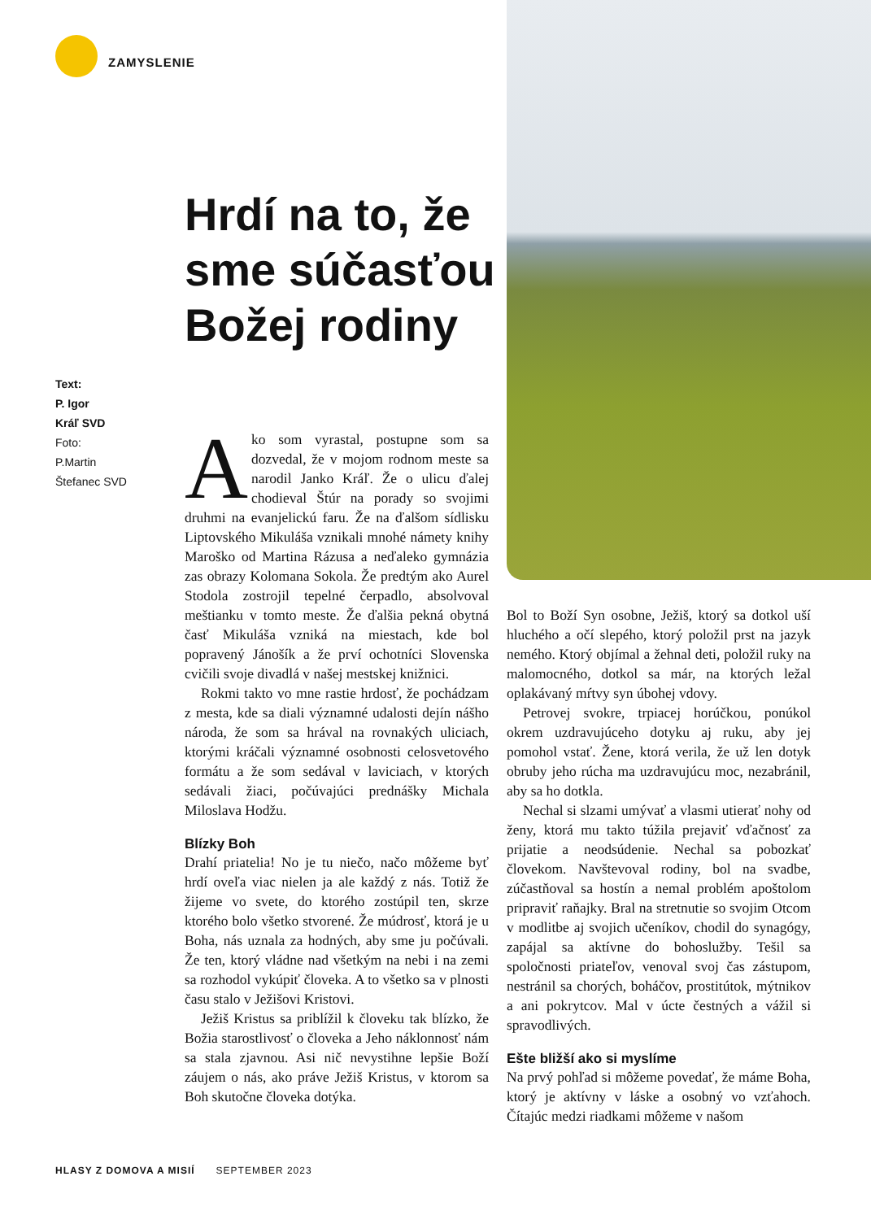ZAMYSLENIE
Hrdí na to, že sme súčasťou Božej rodiny
Text:
P. Igor
Kráľ SVD
Foto:
P.Martin
Štefanec SVD
Ako som vyrastal, postupne som sa dozvedal, že v mojom rodnom meste sa narodil Janko Kráľ. Že o ulicu ďalej chodieval Štúr na porady so svojimi druhmi na evanjelickú faru. Že na ďalšom sídlisku Liptovského Mikuláša vznikali mnohé námety knihy Maroško od Martina Rázusa a neďaleko gymnázia zas obrazy Kolomana Sokola. Že predtým ako Aurel Stodola zostrojil tepelné čerpadlo, absolvoval meštianku v tomto meste. Že ďalšia pekná obytná časť Mikuláša vzniká na miestach, kde bol popravený Jánošík a že prví ochotníci Slovenska cvičili svoje divadlá v našej mestskej knižnici.
Rokmi takto vo mne rastie hrdosť, že pochádzam z mesta, kde sa diali významné udalosti dejín nášho národa, že som sa hrával na rovnakých uliciach, ktorými kráčali významné osobnosti celosvetového formátu a že som sedával v laviciach, v ktorých sedávali žiaci, počúvajúci prednášky Michala Miloslava Hodžu.
Blízky Boh
Drahí priatelia! No je tu niečo, načo môžeme byť hrdí oveľa viac nielen ja ale každý z nás. Totiž že žijeme vo svete, do ktorého zostúpil ten, skrze ktorého bolo všetko stvorené. Že múdrosť, ktorá je u Boha, nás uznala za hodných, aby sme ju počúvali. Že ten, ktorý vládne nad všetkým na nebi i na zemi sa rozhodol vykúpiť človeka. A to všetko sa v plnosti času stalo v Ježišovi Kristovi.
Ježiš Kristus sa priblížil k človeku tak blízko, že Božia starostlivosť o človeka a Jeho náklonnosť nám sa stala zjavnou. Asi nič nevystihne lepšie Boží záujem o nás, ako práve Ježiš Kristus, v ktorom sa Boh skutočne človeka dotýka.
Bol to Boží Syn osobne, Ježiš, ktorý sa dotkol uší hluchého a očí slepého, ktorý položil prst na jazyk nemého. Ktorý objímal a žehnal deti, položil ruky na malomocného, dotkol sa már, na ktorých ležal oplakávaný mŕtvy syn úbohej vdovy.
Petrovej svokre, trpiacej horúčkou, ponúkol okrem uzdravujúceho dotyku aj ruku, aby jej pomohol vstať. Žene, ktorá verila, že už len dotyk obruby jeho rúcha ma uzdravujúcu moc, nezabránil, aby sa ho dotkla.
Nechal si slzami umývať a vlasmi utierať nohy od ženy, ktorá mu takto túžila prejaviť vďačnosť za prijatie a neodsúdenie. Nechal sa pobozkať človekom. Navštevoval rodiny, bol na svadbe, zúčastňoval sa hostín a nemal problém apoštolom pripraviť raňajky. Bral na stretnutie so svojim Otcom v modlitbe aj svojich učeníkov, chodil do synagógy, zapájal sa aktívne do bohoslužby. Tešil sa spoločnosti priateľov, venoval svoj čas zástupom, nestránil sa chorých, boháčov, prostitútok, mýtnikov a ani pokrytcov. Mal v úcte čestných a vážil si spravodlivých.
Ešte bližší ako si myslíme
Na prvý pohľad si môžeme povedať, že máme Boha, ktorý je aktívny v láske a osobný vo vzťahoch. Čítajúc medzi riadkami môžeme v našom
HLASY Z DOMOVA A MISIÍ SEPTEMBER 2023